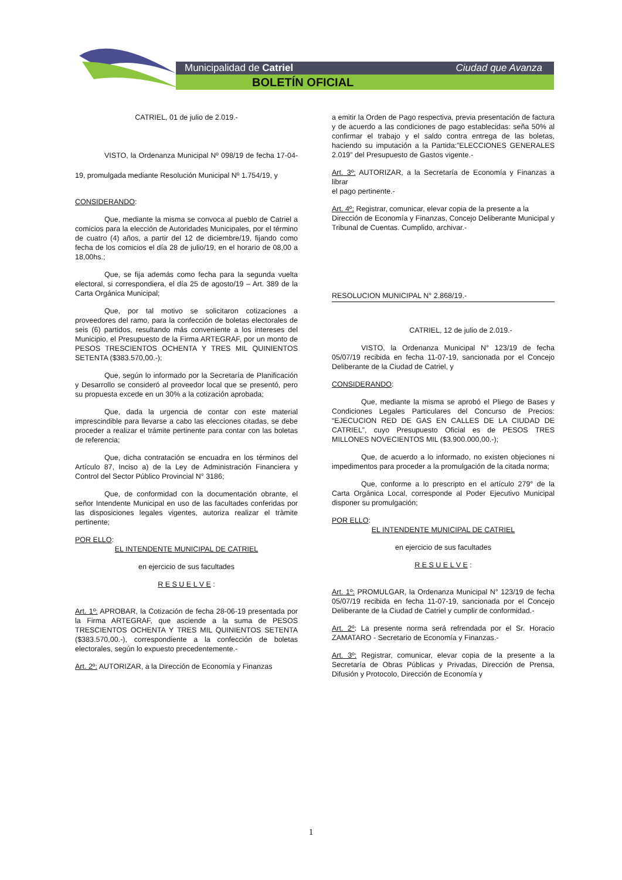Municipalidad de Catriel Ciudad que Avanza
BOLETÍN OFICIAL
CATRIEL, 01 de julio de 2.019.-
VISTO, la Ordenanza Municipal Nº 098/19 de fecha 17-04-19, promulgada mediante Resolución Municipal Nº 1.754/19, y
CONSIDERANDO:
Que, mediante la misma se convoca al pueblo de Catriel a comicios para la elección de Autoridades Municipales, por el término de cuatro (4) años, a partir del 12 de diciembre/19, fijando como fecha de los comicios el día 28 de julio/19, en el horario de 08,00 a 18,00hs.;
Que, se fija además como fecha para la segunda vuelta electoral, si correspondiera, el día 25 de agosto/19 – Art. 389 de la Carta Orgánica Municipal;
Que, por tal motivo se solicitaron cotizaciones a proveedores del ramo, para la confección de boletas electorales de seis (6) partidos, resultando más conveniente a los intereses del Municipio, el Presupuesto de la Firma ARTEGRAF, por un monto de PESOS TRESCIENTOS OCHENTA Y TRES MIL QUINIENTOS SETENTA ($383.570,00.-);
Que, según lo informado por la Secretaría de Planificación y Desarrollo se consideró al proveedor local que se presentó, pero su propuesta excede en un 30% a la cotización aprobada;
Que, dada la urgencia de contar con este material imprescindible para llevarse a cabo las elecciones citadas, se debe proceder a realizar el trámite pertinente para contar con las boletas de referencia;
Que, dicha contratación se encuadra en los términos del Artículo 87, Inciso a) de la Ley de Administración Financiera y Control del Sector Público Provincial N° 3186;
Que, de conformidad con la documentación obrante, el señor Intendente Municipal en uso de las facultades conferidas por las disposiciones legales vigentes, autoriza realizar el tràmite pertinente;
POR ELLO:
EL INTENDENTE MUNICIPAL DE CATRIEL
en ejercicio de sus facultades
R E S U E L V E :
Art. 1º: APROBAR, la Cotización de fecha 28-06-19 presentada por la Firma ARTEGRAF, que asciende a la suma de PESOS TRESCIENTOS OCHENTA Y TRES MIL QUINIENTOS SETENTA ($383.570,00.-), correspondiente a la confección de boletas electorales, según lo expuesto precedentemente.-
Art. 2º: AUTORIZAR, a la Dirección de Economía y Finanzas
a emitir la Orden de Pago respectiva, previa presentación de factura y de acuerdo a las condiciones de pago establecidas: seña 50% al confirmar el trabajo y el saldo contra entrega de las boletas, haciendo su imputación a la Partida:”ELECCIONES GENERALES 2.019” del Presupuesto de Gastos vigente.-
Art. 3º: AUTORIZAR, a la Secretaría de Economía y Finanzas a librar
el pago pertinente.-
Art. 4º: Registrar, comunicar, elevar copia de la presente a la
Dirección de Economía y Finanzas, Concejo Deliberante Municipal y Tribunal de Cuentas. Cumplido, archivar.-
RESOLUCION MUNICIPAL N° 2.868/19.-
CATRIEL, 12 de julio de 2.019.-
VISTO, la Ordenanza Municipal N° 123/19 de fecha 05/07/19 recibida en fecha 11-07-19, sancionada por el Concejo Deliberante de la Ciudad de Catriel, y
CONSIDERANDO:
Que, mediante la misma se aprobó el Pliego de Bases y Condiciones Legales Particulares del Concurso de Precios: “EJECUCION RED DE GAS EN CALLES DE LA CIUDAD DE CATRIEL”, cuyo Presupuesto Oficial es de PESOS TRES MILLONES NOVECIENTOS MIL ($3.900.000,00.-);
Que, de acuerdo a lo informado, no existen objeciones ni impedimentos para proceder a la promulgación de la citada norma;
Que, conforme a lo prescripto en el artículo 279° de la Carta Orgánica Local, corresponde al Poder Ejecutivo Municipal disponer su promulgación;
POR ELLO:
EL INTENDENTE MUNICIPAL DE CATRIEL
en ejercicio de sus facultades
R E S U E L V E :
Art. 1º: PROMULGAR, la Ordenanza Municipal N° 123/19 de fecha 05/07/19 recibida en fecha 11-07-19, sancionada por el Concejo Deliberante de la Ciudad de Catriel y cumplir de conformidad.-
Art. 2º: La presente norma será refrendada por el Sr. Horacio ZAMATARO - Secretario de Economía y Finanzas.-
Art. 3º: Registrar, comunicar, elevar copia de la presente a la Secretaría de Obras Públicas y Privadas, Dirección de Prensa, Difusión y Protocolo, Dirección de Economía y
1